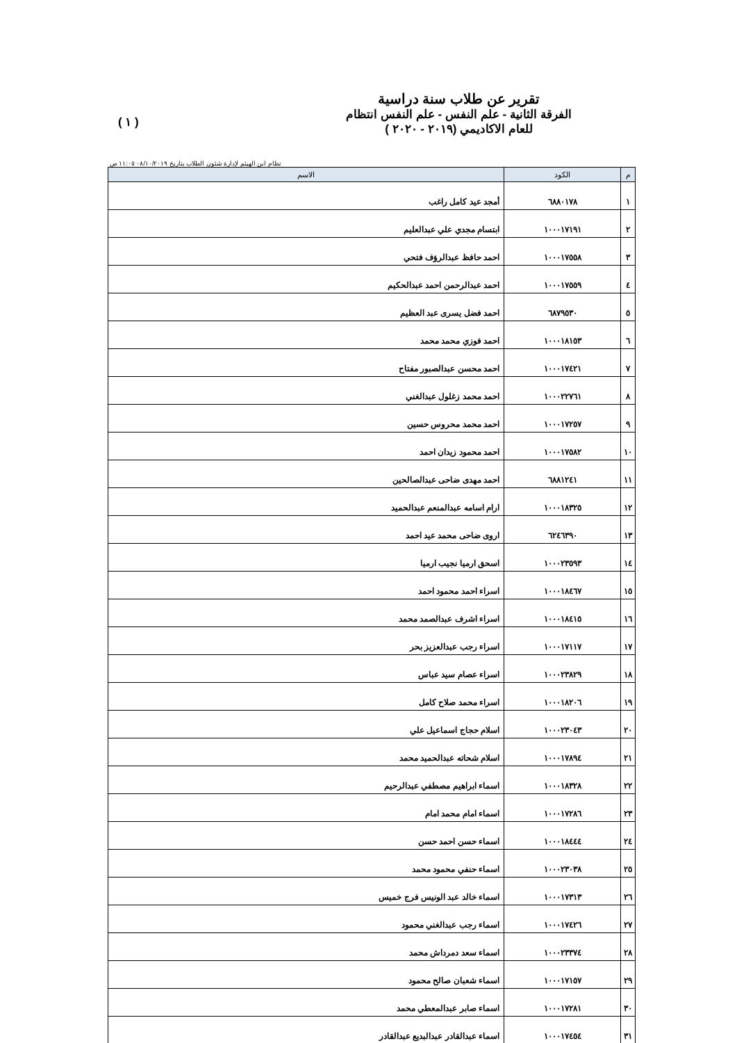تقرير عن طلاب سنة دراسية
الفرقة الثانية - علم النفس - علم النفس انتظام
للعام الاكاديمي (٢٠١٩ - ٢٠٢٠ )
( ١ )
نظام ابن الهيثم لإدارة شئون الطلاب بتاريخ ٠٨/١٠/٢٠١٩ ١١:٠٥ ص
| م | الكود | الاسم |
| --- | --- | --- |
| ١ | ٦٨٨٠١٧٨ | أمجد عيد كامل راغب |
| ٢ | ١٠٠٠١٧١٩١ | ابتسام مجدي علي عبدالعليم |
| ٣ | ١٠٠٠١٧٥٥٨ | احمد حافظ عبدالرؤف فتحي |
| ٤ | ١٠٠٠١٧٥٥٩ | احمد عبدالرحمن احمد عبدالحكيم |
| ٥ | ٦٨٧٩٥٣٠ | احمد فضل يسرى عبد العظيم |
| ٦ | ١٠٠٠١٨١٥٣ | احمد فوزي محمد محمد |
| ٧ | ١٠٠٠١٧٤٢١ | احمد محسن عبدالصبور مفتاح |
| ٨ | ١٠٠٠٢٢٧٦١ | احمد محمد زغلول عبدالغني |
| ٩ | ١٠٠٠١٧٢٥٧ | احمد محمد محروس حسين |
| ١٠ | ١٠٠٠١٧٥٨٢ | احمد محمود زيدان احمد |
| ١١ | ٦٨٨١٢٤١ | احمد مهدى ضاحى عبدالصالحين |
| ١٢ | ١٠٠٠١٨٣٢٥ | ارام اسامه عبدالمنعم عبدالحميد |
| ١٣ | ٦٢٤٦٣٩٠ | اروى ضاحى محمد عيد احمد |
| ١٤ | ١٠٠٠٢٣٥٩٣ | اسحق ارميا نجيب ارميا |
| ١٥ | ١٠٠٠١٨٤٦٧ | اسراء احمد محمود احمد |
| ١٦ | ١٠٠٠١٨٤١٥ | اسراء اشرف عبدالصمد محمد |
| ١٧ | ١٠٠٠١٧١١٧ | اسراء رجب عبدالعزيز بحر |
| ١٨ | ١٠٠٠٢٣٨٢٩ | اسراء عصام سيد عباس |
| ١٩ | ١٠٠٠١٨٢٠٦ | اسراء محمد صلاح كامل |
| ٢٠ | ١٠٠٠٢٣٠٤٣ | اسلام حجاج اسماعيل علي |
| ٢١ | ١٠٠٠١٧٨٩٤ | اسلام شحاته عبدالحميد محمد |
| ٢٢ | ١٠٠٠١٨٣٢٨ | اسماء ابراهيم مصطفي عبدالرحيم |
| ٢٣ | ١٠٠٠١٧٢٨٦ | اسماء امام محمد امام |
| ٢٤ | ١٠٠٠١٨٤٤٤ | اسماء حسن احمد حسن |
| ٢٥ | ١٠٠٠٢٣٠٣٨ | اسماء حنفي محمود محمد |
| ٢٦ | ١٠٠٠١٧٣١٣ | اسماء خالد عبد الونيس فرج خميس |
| ٢٧ | ١٠٠٠١٧٤٢٦ | اسماء رجب عبدالغني محمود |
| ٢٨ | ١٠٠٠٢٣٣٧٤ | اسماء سعد دمرداش محمد |
| ٢٩ | ١٠٠٠١٧١٥٧ | اسماء شعبان صالح محمود |
| ٣٠ | ١٠٠٠١٧٢٨١ | اسماء صابر عبدالمعطي محمد |
| ٣١ | ١٠٠٠١٧٤٥٤ | اسماء عبدالقادر عبدالبديع عبدالقادر |